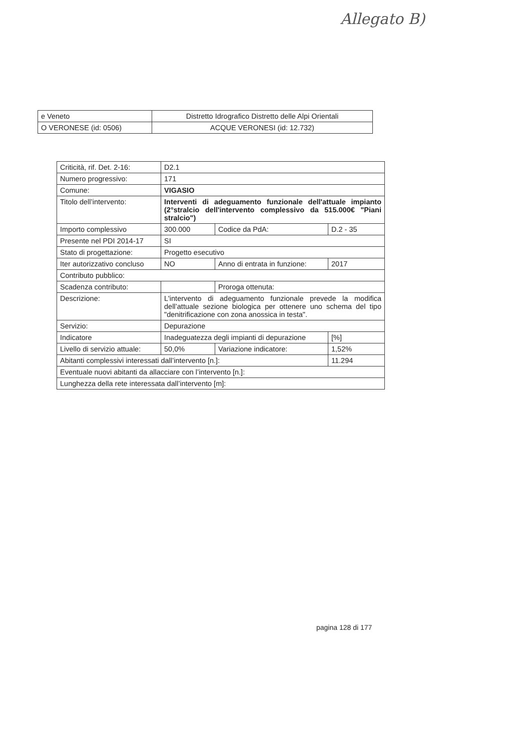Allegato B)
| e Veneto | Distretto Idrografico Distretto delle Alpi Orientali |
| O VERONESE (id: 0506) | ACQUE VERONESI (id: 12.732) |
| Criticità, rif. Det. 2-16: | D2.1 | | |
| Numero progressivo: | 171 | | |
| Comune: | VIGASIO | | |
| Titolo dell’intervento: | Interventi di adeguamento funzionale dell'attuale impianto (2°stralcio dell'intervento complessivo da 515.000€ "Piani stralcio") | | |
| Importo complessivo | 300.000 | Codice da PdA: | D.2 - 35 |
| Presente nel PDI 2014-17 | SI | | |
| Stato di progettazione: | Progetto esecutivo | | |
| Iter autorizzativo concluso | NO | Anno di entrata in funzione: | 2017 |
| Contributo pubblico: | | | |
| Scadenza contributo: | | Proroga ottenuta: | |
| Descrizione: | L'intervento di adeguamento funzionale prevede la modifica dell’attuale sezione biologica per ottenere uno schema del tipo "denitrificazione con zona anossica in testa". | | |
| Servizio: | Depurazione | | |
| Indicatore | Inadeguatezza degli impianti di depurazione | | [%] |
| Livello di servizio attuale: | 50,0% | Variazione indicatore: | 1,52% |
| Abitanti complessivi interessati dall’intervento [n.]: | | | 11.294 |
| Eventuale nuovi abitanti da allacciare con l’intervento [n.]: | | | |
| Lunghezza della rete interessata dall’intervento [m]: | | | |
pagina 128 di 177